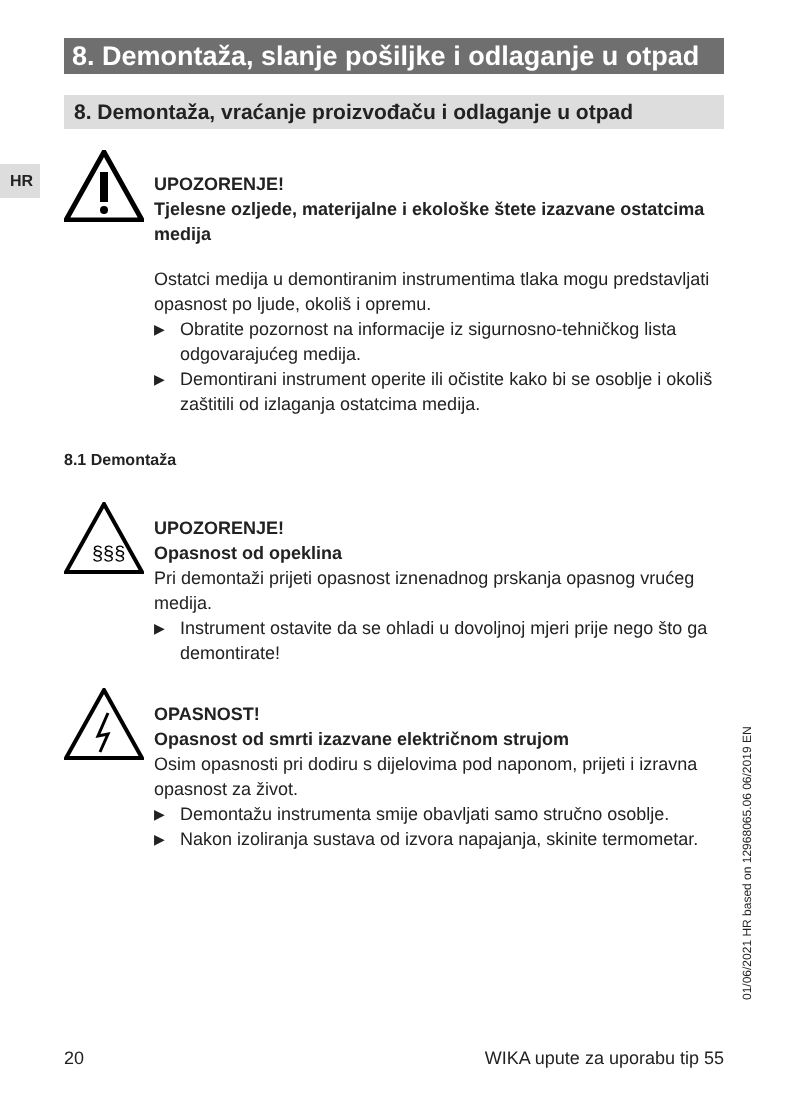8. Demontaža, slanje pošiljke i odlaganje u otpad
8. Demontaža, vraćanje proizvođaču i odlaganje u otpad
HR
UPOZORENJE!
Tjelesne ozljede, materijalne i ekološke štete izazvane ostatcima medija
Ostatci medija u demontiranim instrumentima tlaka mogu predstavljati opasnost po ljude, okoliš i opremu.
▶ Obratite pozornost na informacije iz sigurnosno-tehničkog lista odgovarajućeg medija.
▶ Demontirani instrument operite ili očistite kako bi se osoblje i okoliš zaštitili od izlaganja ostatcima medija.
8.1 Demontaža
§§§
UPOZORENJE!
Opasnost od opeklina
Pri demontaži prijeti opasnost iznenadnog prskanja opasnog vrućeg medija.
▶ Instrument ostavite da se ohladi u dovoljnoj mjeri prije nego što ga demontirate!
OPASNOST!
Opasnost od smrti izazvane električnom strujom
Osim opasnosti pri dodiru s dijelovima pod naponom, prijeti i izravna opasnost za život.
▶ Demontažu instrumenta smije obavljati samo stručno osoblje.
▶ Nakon izoliranja sustava od izvora napajanja, skinite termometar.
01/06/2021 HR based on 12968065.06 06/2019 EN
20 WIKA upute za uporabu tip 55